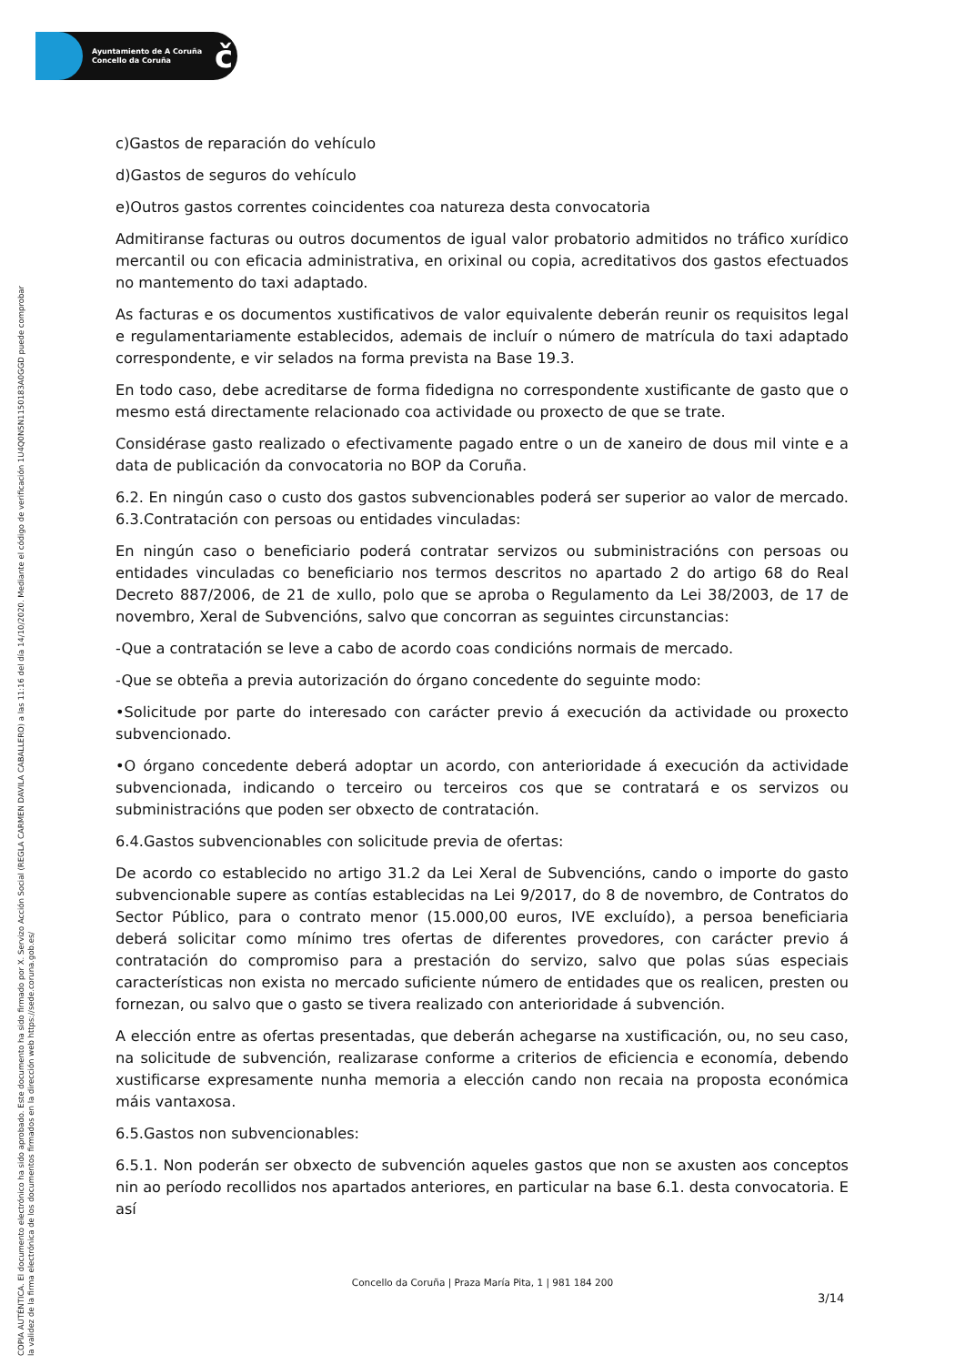Ayuntamiento de A Coruña
Concello da Coruña
č
COPIA AUTÉNTICA. El documento electrónico ha sido aprobado. Este documento ha sido firmado por X. Servizo Acción Social (REGLA CARMEN DAVILA CABALLERO) a las 11:16 del día 14/10/2020. Mediante el código de verificación 1U4Q0N5N1150183A0GGD puede comprobar
la validez de la firma electrónica de los documentos firmados en la dirección web https://sede.coruna.gob.es/
c)Gastos de reparación do vehículo
d)Gastos de seguros do vehículo
e)Outros gastos correntes coincidentes coa natureza desta convocatoria
Admitiranse facturas ou outros documentos de igual valor probatorio admitidos no tráfico xurídico mercantil ou con eficacia administrativa, en orixinal ou copia, acreditativos dos gastos efectuados no mantemento do taxi adaptado.
As facturas e os documentos xustificativos de valor equivalente deberán reunir os requisitos legal e regulamentariamente establecidos, ademais de incluír o número de matrícula do taxi adaptado correspondente, e vir selados na forma prevista na Base 19.3.
En todo caso, debe acreditarse de forma fidedigna no correspondente xustificante de gasto que o mesmo está directamente relacionado coa actividade ou proxecto de que se trate.
Considérase gasto realizado o efectivamente pagado entre o un de xaneiro de dous mil vinte e a data de publicación da convocatoria no BOP da Coruña.
6.2. En ningún caso o custo dos gastos subvencionables poderá ser superior ao valor de mercado. 6.3.Contratación con persoas ou entidades vinculadas:
En ningún caso o beneficiario poderá contratar servizos ou subministracións con persoas ou entidades vinculadas co beneficiario nos termos descritos no apartado 2 do artigo 68 do Real Decreto 887/2006, de 21 de xullo, polo que se aproba o Regulamento da Lei 38/2003, de 17 de novembro, Xeral de Subvencións, salvo que concorran as seguintes circunstancias:
-Que a contratación se leve a cabo de acordo coas condicións normais de mercado.
-Que se obteña a previa autorización do órgano concedente do seguinte modo:
•Solicitude por parte do interesado con carácter previo á execución da actividade ou proxecto subvencionado.
•O órgano concedente deberá adoptar un acordo, con anterioridade á execución da actividade subvencionada, indicando o terceiro ou terceiros cos que se contratará e os servizos ou subministracións que poden ser obxecto de contratación.
6.4.Gastos subvencionables con solicitude previa de ofertas:
De acordo co establecido no artigo 31.2 da Lei Xeral de Subvencións, cando o importe do gasto subvencionable supere as contías establecidas na Lei 9/2017, do 8 de novembro, de Contratos do Sector Público, para o contrato menor (15.000,00 euros, IVE excluído), a persoa beneficiaria deberá solicitar como mínimo tres ofertas de diferentes provedores, con carácter previo á contratación do compromiso para a prestación do servizo, salvo que polas súas especiais características non exista no mercado suficiente número de entidades que os realicen, presten ou fornezan, ou salvo que o gasto se tivera realizado con anterioridade á subvención.
A elección entre as ofertas presentadas, que deberán achegarse na xustificación, ou, no seu caso, na solicitude de subvención, realizarase conforme a criterios de eficiencia e economía, debendo xustificarse expresamente nunha memoria a elección cando non recaia na proposta económica máis vantaxosa.
6.5.Gastos non subvencionables:
6.5.1. Non poderán ser obxecto de subvención aqueles gastos que non se axusten aos conceptos nin ao período recollidos nos apartados anteriores, en particular na base 6.1. desta convocatoria. E así
Concello da Coruña | Praza María Pita, 1 | 981 184 200
3/14